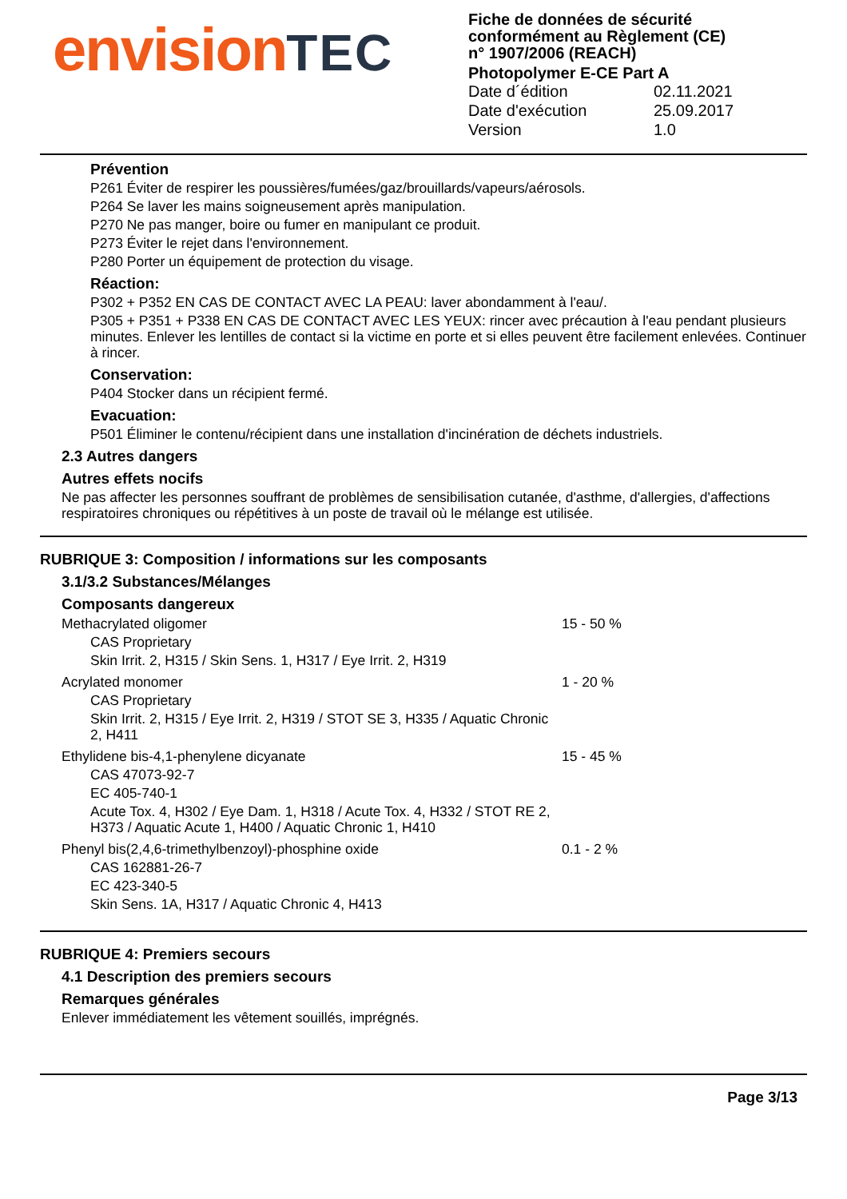envision TEC
Fiche de données de sécurité
conformément au Règlement (CE)
n° 1907/2006 (REACH)
Photopolymer E-CE Part A
| Date d´édition | 02.11.2021 |
| Date d'exécution | 25.09.2017 |
| Version | 1.0 |
Prévention
P261 Éviter de respirer les poussières/fumées/gaz/brouillards/vapeurs/aérosols.
P264 Se laver les mains soigneusement après manipulation.
P270 Ne pas manger, boire ou fumer en manipulant ce produit.
P273 Éviter le rejet dans l'environnement.
P280 Porter un équipement de protection du visage.
Réaction:
P302 + P352 EN CAS DE CONTACT AVEC LA PEAU: laver abondamment à l'eau/.
P305 + P351 + P338 EN CAS DE CONTACT AVEC LES YEUX: rincer avec précaution à l'eau pendant plusieurs minutes. Enlever les lentilles de contact si la victime en porte et si elles peuvent être facilement enlevées. Continuer à rincer.
Conservation:
P404 Stocker dans un récipient fermé.
Evacuation:
P501 Éliminer le contenu/récipient dans une installation d'incinération de déchets industriels.
2.3 Autres dangers
Autres effets nocifs
Ne pas affecter les personnes souffrant de problèmes de sensibilisation cutanée, d'asthme, d'allergies, d'affections respiratoires chroniques ou répétitives à un poste de travail où le mélange est utilisée.
RUBRIQUE 3: Composition / informations sur les composants
3.1/3.2 Substances/Mélanges
Composants dangereux
| Methacrylated oligomer CAS Proprietary Skin Irrit. 2, H315 / Skin Sens. 1, H317 / Eye Irrit. 2, H319 | 15 - 50 % |
| Acrylated monomer CAS Proprietary Skin Irrit. 2, H315 / Eye Irrit. 2, H319 / STOT SE 3, H335 / Aquatic Chronic 2, H411 | 1 - 20 % |
| Ethylidene bis-4,1-phenylene dicyanate CAS 47073-92-7 EC 405-740-1 Acute Tox. 4, H302 / Eye Dam. 1, H318 / Acute Tox. 4, H332 / STOT RE 2, H373 / Aquatic Acute 1, H400 / Aquatic Chronic 1, H410 | 15 - 45 % |
| Phenyl bis(2,4,6-trimethylbenzoyl)-phosphine oxide CAS 162881-26-7 EC 423-340-5 Skin Sens. 1A, H317 / Aquatic Chronic 4, H413 | 0.1 - 2 % |
RUBRIQUE 4: Premiers secours
4.1 Description des premiers secours
Remarques générales
Enlever immédiatement les vêtement souillés, imprégnés.
Page 3/13